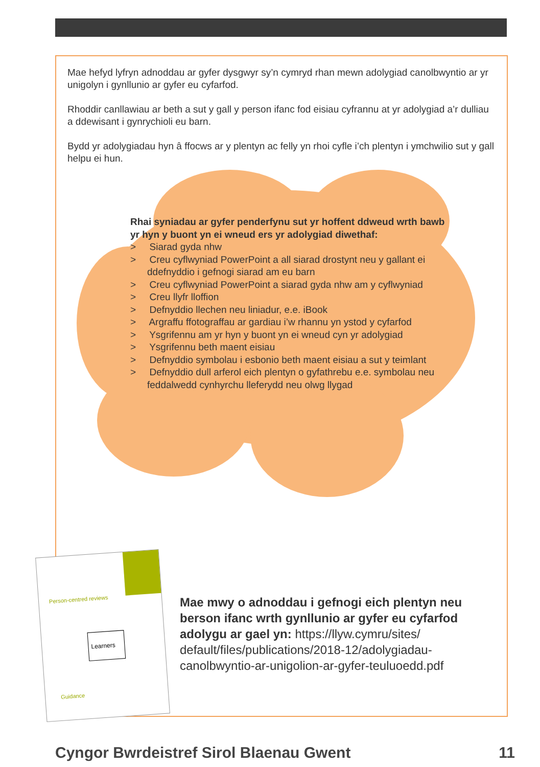Mae hefyd lyfryn adnoddau ar gyfer dysgwyr sy’n cymryd rhan mewn adolygiad canolbwyntio ar yr unigolyn i gynllunio ar gyfer eu cyfarfod.
Rhoddir canllawiau ar beth a sut y gall y person ifanc fod eisiau cyfrannu at yr adolygiad a’r dulliau a ddewisant i gynrychioli eu barn.
Bydd yr adolygiadau hyn â ffocws ar y plentyn ac felly yn rhoi cyfle i’ch plentyn i ymchwilio sut y gall helpu ei hun.
Rhai syniadau ar gyfer penderfynu sut yr hoffent ddweud wrth bawb yr hyn y buont yn ei wneud ers yr adolygiad diwethaf:
> Siarad gyda nhw
> Creu cyflwyniad PowerPoint a all siarad drostynt neu y gallant ei ddefnyddio i gefnogi siarad am eu barn
> Creu cyflwyniad PowerPoint a siarad gyda nhw am y cyflwyniad
> Creu llyfr lloffion
> Defnyddio llechen neu liniadur, e.e. iBook
> Argraffu ffotograffau ar gardiau i’w rhannu yn ystod y cyfarfod
> Ysgrifennu am yr hyn y buont yn ei wneud cyn yr adolygiad
> Ysgrifennu beth maent eisiau
> Defnyddio symbolau i esbonio beth maent eisiau a sut y teimlant
> Defnyddio dull arferol eich plentyn o gyfathrebu e.e. symbolau neu feddalwedd cynhyrchu lleferydd neu olwg llygad
Person-centred reviews
Learners
Guidance
Mae mwy o adnoddau i gefnogi eich plentyn neu berson ifanc wrth gynllunio ar gyfer eu cyfarfod adolygu ar gael yn: https://llyw.cymru/sites/ default/files/publications/2018-12/adolygiadau-canolbwyntio-ar-unigolion-ar-gyfer-teuluoedd.pdf
Cyngor Bwrdeistref Sirol Blaenau Gwent 11